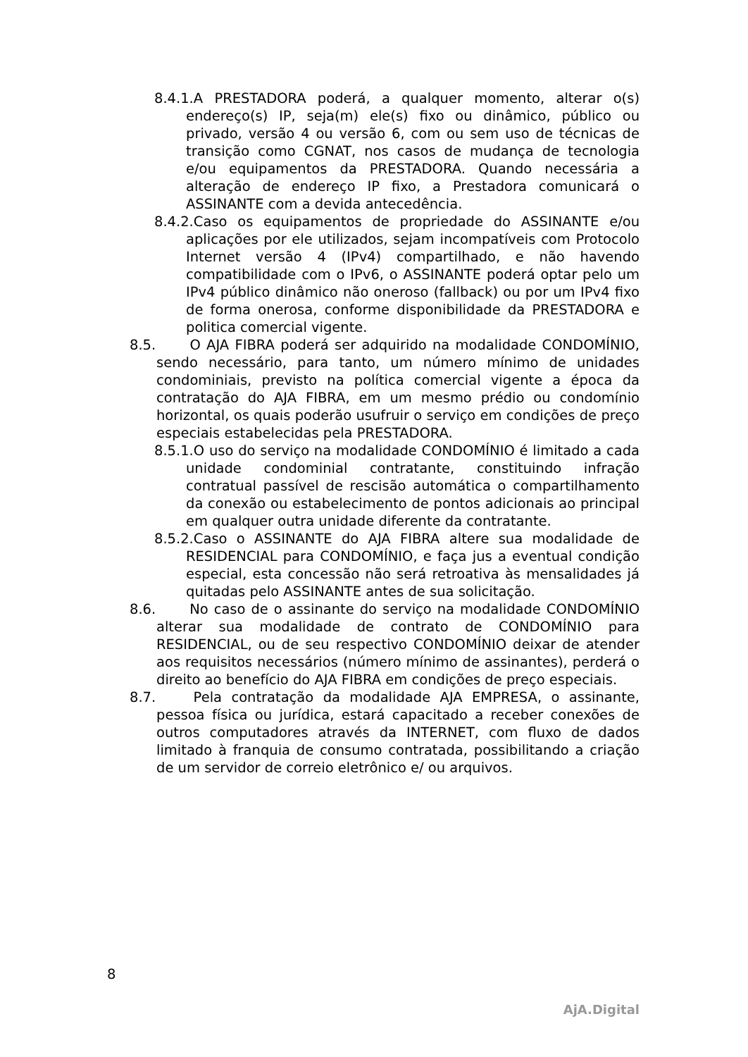8.4.1.A PRESTADORA poderá, a qualquer momento, alterar o(s) endereço(s) IP, seja(m) ele(s) fixo ou dinâmico, público ou privado, versão 4 ou versão 6, com ou sem uso de técnicas de transição como CGNAT, nos casos de mudança de tecnologia e/ou equipamentos da PRESTADORA. Quando necessária a alteração de endereço IP fixo, a Prestadora comunicará o ASSINANTE com a devida antecedência.
8.4.2.Caso os equipamentos de propriedade do ASSINANTE e/ou aplicações por ele utilizados, sejam incompatíveis com Protocolo Internet versão 4 (IPv4) compartilhado, e não havendo compatibilidade com o IPv6, o ASSINANTE poderá optar pelo um IPv4 público dinâmico não oneroso (fallback) ou por um IPv4 fixo de forma onerosa, conforme disponibilidade da PRESTADORA e politica comercial vigente.
8.5. O AJA FIBRA poderá ser adquirido na modalidade CONDOMÍNIO, sendo necessário, para tanto, um número mínimo de unidades condominiais, previsto na política comercial vigente a época da contratação do AJA FIBRA, em um mesmo prédio ou condomínio horizontal, os quais poderão usufruir o serviço em condições de preço especiais estabelecidas pela PRESTADORA.
8.5.1.O uso do serviço na modalidade CONDOMÍNIO é limitado a cada unidade condominial contratante, constituindo infração contratual passível de rescisão automática o compartilhamento da conexão ou estabelecimento de pontos adicionais ao principal em qualquer outra unidade diferente da contratante.
8.5.2.Caso o ASSINANTE do AJA FIBRA altere sua modalidade de RESIDENCIAL para CONDOMÍNIO, e faça jus a eventual condição especial, esta concessão não será retroativa às mensalidades já quitadas pelo ASSINANTE antes de sua solicitação.
8.6. No caso de o assinante do serviço na modalidade CONDOMÍNIO alterar sua modalidade de contrato de CONDOMÍNIO para RESIDENCIAL, ou de seu respectivo CONDOMÍNIO deixar de atender aos requisitos necessários (número mínimo de assinantes), perderá o direito ao benefício do AJA FIBRA em condições de preço especiais.
8.7. Pela contratação da modalidade AJA EMPRESA, o assinante, pessoa física ou jurídica, estará capacitado a receber conexões de outros computadores através da INTERNET, com fluxo de dados limitado à franquia de consumo contratada, possibilitando a criação de um servidor de correio eletrônico e/ ou arquivos.
8
AjA.Digital